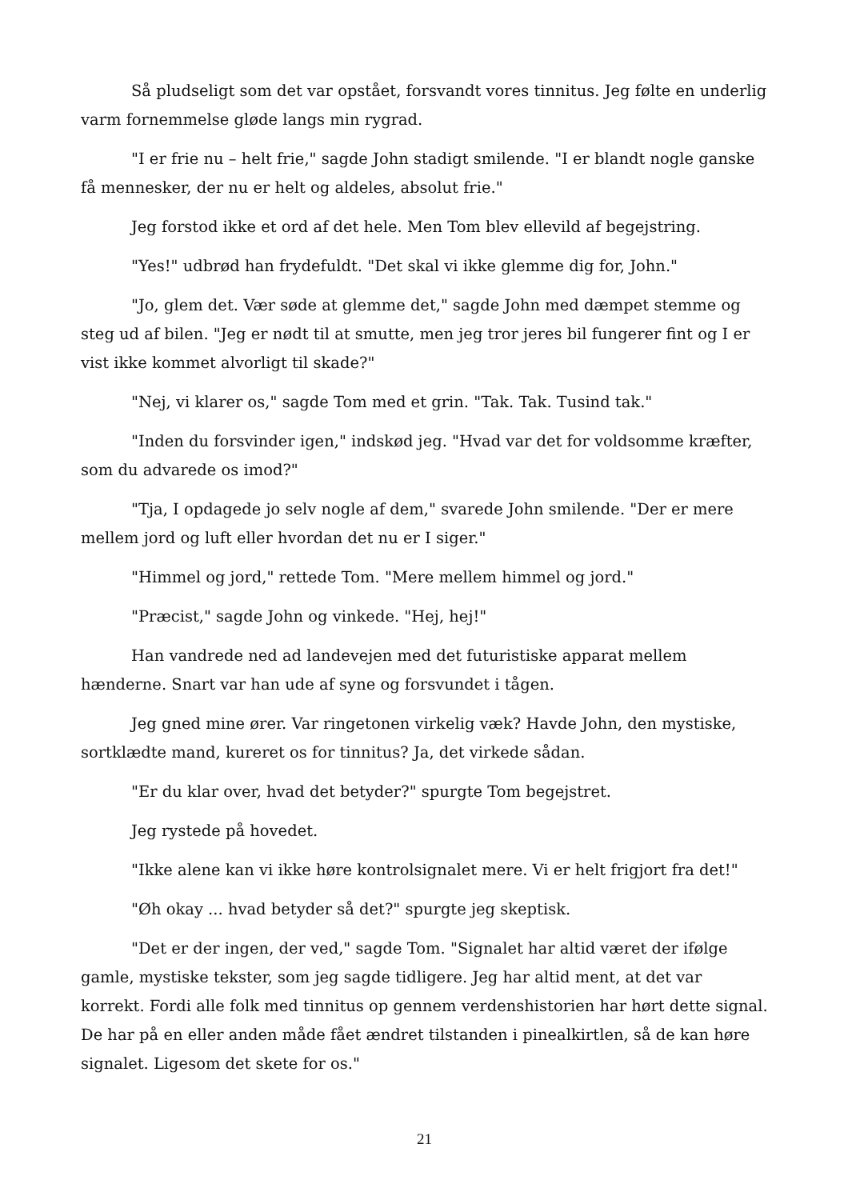Så pludseligt som det var opstået, forsvandt vores tinnitus. Jeg følte en underlig varm fornemmelse gløde langs min rygrad.
"I er frie nu – helt frie," sagde John stadigt smilende. "I er blandt nogle ganske få mennesker, der nu er helt og aldeles, absolut frie."
Jeg forstod ikke et ord af det hele. Men Tom blev ellevild af begejstring.
"Yes!" udbrød han frydefuldt. "Det skal vi ikke glemme dig for, John."
"Jo, glem det. Vær søde at glemme det," sagde John med dæmpet stemme og steg ud af bilen. "Jeg er nødt til at smutte, men jeg tror jeres bil fungerer fint og I er vist ikke kommet alvorligt til skade?"
"Nej, vi klarer os," sagde Tom med et grin. "Tak. Tak. Tusind tak."
"Inden du forsvinder igen," indskød jeg. "Hvad var det for voldsomme kræfter, som du advarede os imod?"
"Tja, I opdagede jo selv nogle af dem," svarede John smilende. "Der er mere mellem jord og luft eller hvordan det nu er I siger."
"Himmel og jord," rettede Tom. "Mere mellem himmel og jord."
"Præcist," sagde John og vinkede. "Hej, hej!"
Han vandrede ned ad landevejen med det futuristiske apparat mellem hænderne. Snart var han ude af syne og forsvundet i tågen.
Jeg gned mine ører. Var ringetonen virkelig væk? Havde John, den mystiske, sortklædte mand, kureret os for tinnitus? Ja, det virkede sådan.
"Er du klar over, hvad det betyder?" spurgte Tom begejstret.
Jeg rystede på hovedet.
"Ikke alene kan vi ikke høre kontrolsignalet mere. Vi er helt frigjort fra det!"
"Øh okay ... hvad betyder så det?" spurgte jeg skeptisk.
"Det er der ingen, der ved," sagde Tom. "Signalet har altid været der ifølge gamle, mystiske tekster, som jeg sagde tidligere. Jeg har altid ment, at det var korrekt. Fordi alle folk med tinnitus op gennem verdenshistorien har hørt dette signal. De har på en eller anden måde fået ændret tilstanden i pinealkirtlen, så de kan høre signalet. Ligesom det skete for os."
21